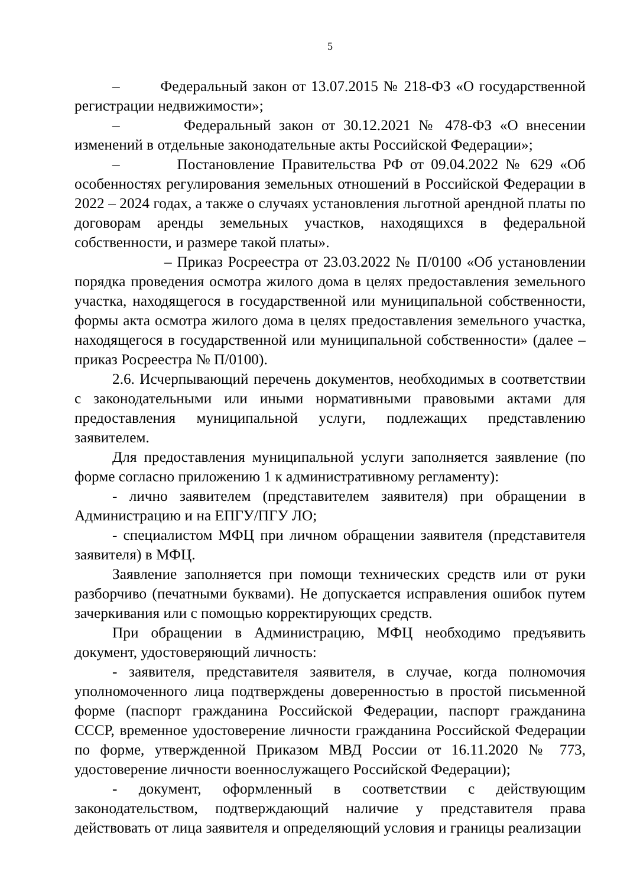5
– Федеральный закон от 13.07.2015 № 218-ФЗ «О государственной регистрации недвижимости»;
– Федеральный закон от 30.12.2021 № 478-ФЗ «О внесении изменений в отдельные законодательные акты Российской Федерации»;
– Постановление Правительства РФ от 09.04.2022 № 629 «Об особенностях регулирования земельных отношений в Российской Федерации в 2022 – 2024 годах, а также о случаях установления льготной арендной платы по договорам аренды земельных участков, находящихся в федеральной собственности, и размере такой платы».
– Приказ Росреестра от 23.03.2022 № П/0100 «Об установлении порядка проведения осмотра жилого дома в целях предоставления земельного участка, находящегося в государственной или муниципальной собственности, формы акта осмотра жилого дома в целях предоставления земельного участка, находящегося в государственной или муниципальной собственности» (далее – приказ Росреестра № П/0100).
2.6. Исчерпывающий перечень документов, необходимых в соответствии с законодательными или иными нормативными правовыми актами для предоставления муниципальной услуги, подлежащих представлению заявителем.
Для предоставления муниципальной услуги заполняется заявление (по форме согласно приложению 1 к административному регламенту):
- лично заявителем (представителем заявителя) при обращении в Администрацию и на ЕПГУ/ПГУ ЛО;
- специалистом МФЦ при личном обращении заявителя (представителя заявителя) в МФЦ.
Заявление заполняется при помощи технических средств или от руки разборчиво (печатными буквами). Не допускается исправления ошибок путем зачеркивания или с помощью корректирующих средств.
При обращении в Администрацию, МФЦ необходимо предъявить документ, удостоверяющий личность:
- заявителя, представителя заявителя, в случае, когда полномочия уполномоченного лица подтверждены доверенностью в простой письменной форме (паспорт гражданина Российской Федерации, паспорт гражданина СССР, временное удостоверение личности гражданина Российской Федерации по форме, утвержденной Приказом МВД России от 16.11.2020 № 773, удостоверение личности военнослужащего Российской Федерации);
- документ, оформленный в соответствии с действующим законодательством, подтверждающий наличие у представителя права действовать от лица заявителя и определяющий условия и границы реализации